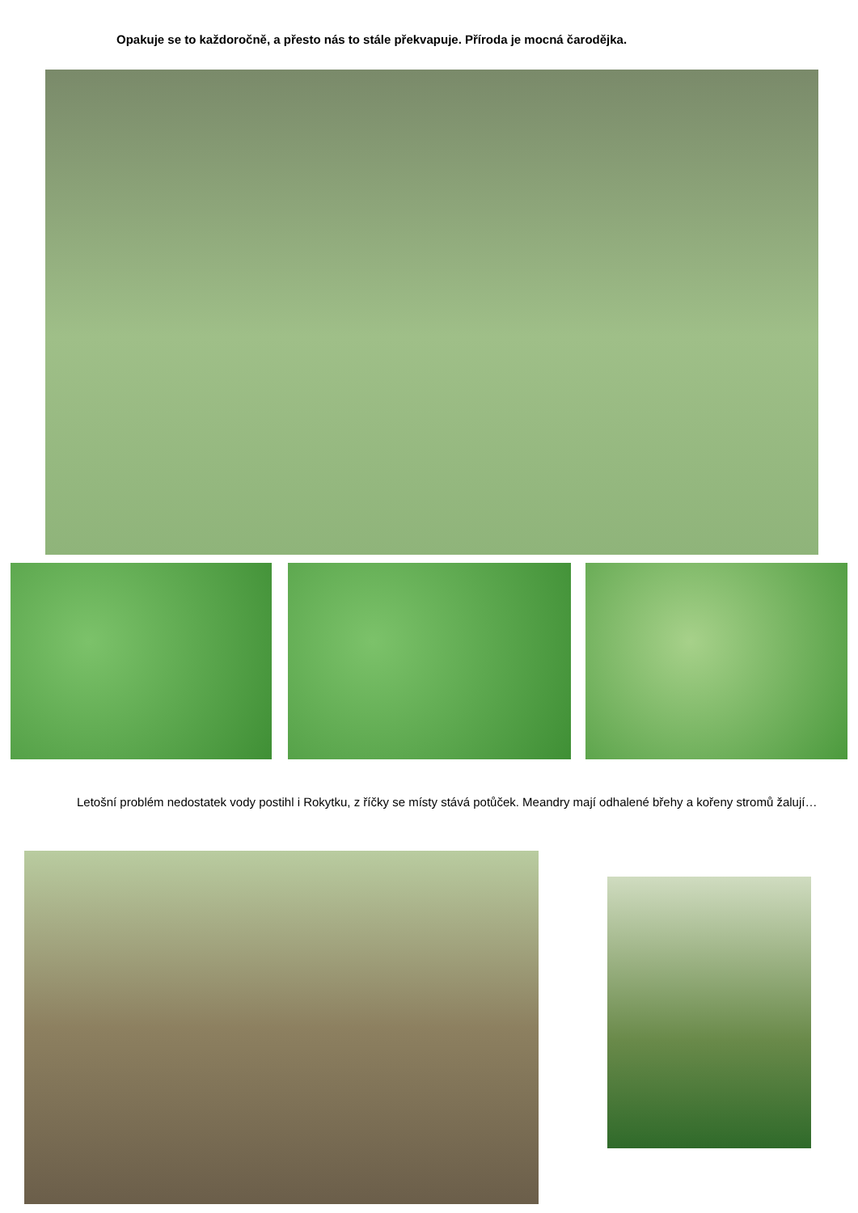Opakuje se to každoročně, a přesto nás to stále překvapuje. Příroda je mocná čarodějka.
   Letošní problém nedostatek vody postihl i Rokytku, z říčky se místy stává potůček. Meandry mají odhalené břehy a kořeny stromů žalují…